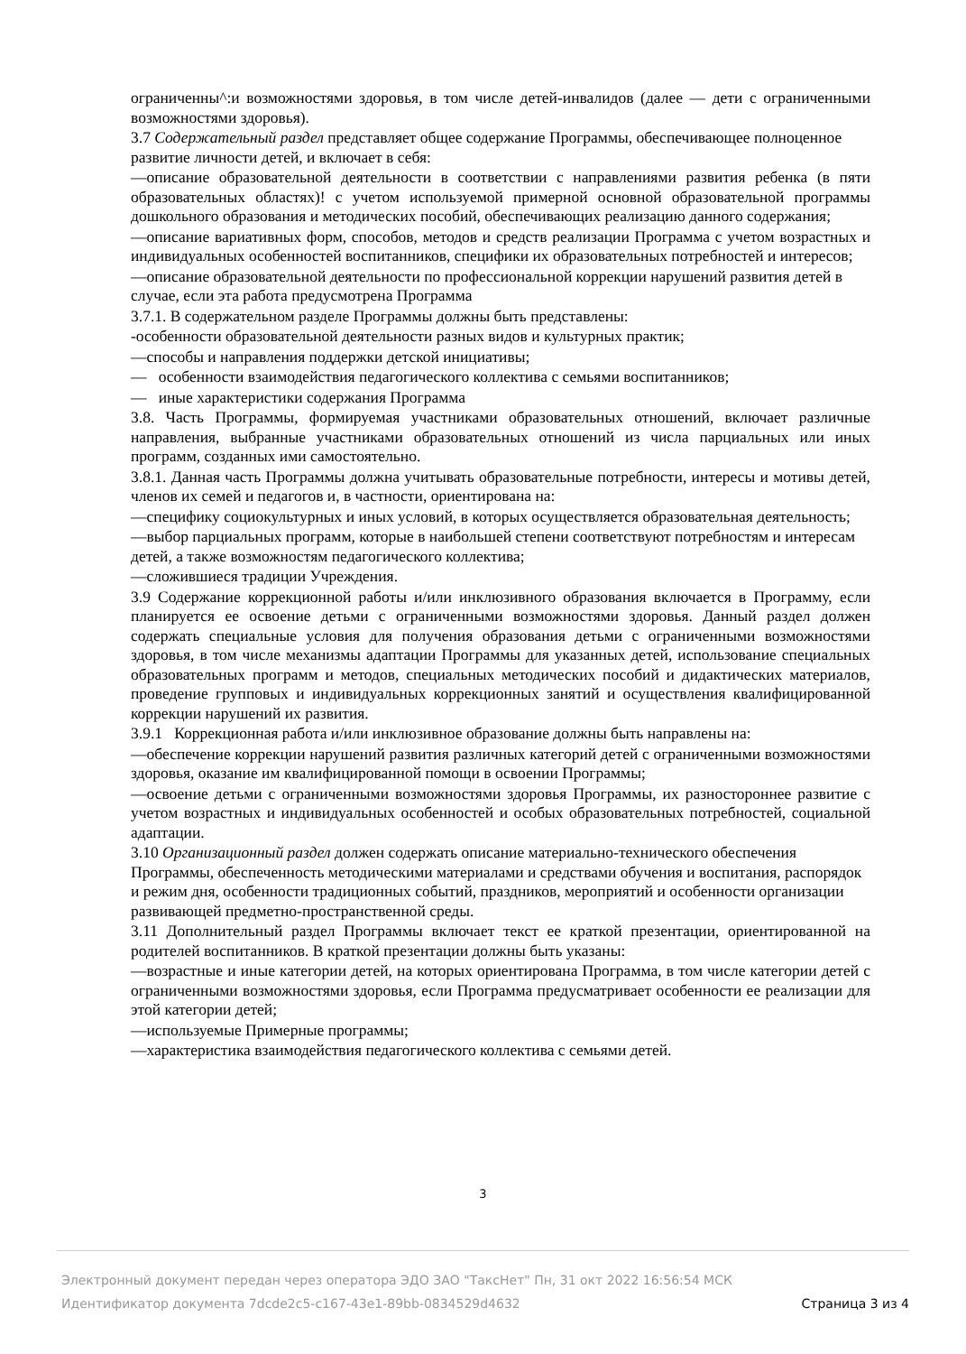ограниченны^:и возможностями здоровья, в том числе детей-инвалидов (далее — дети с ограниченными возможностями здоровья).
3.7 Содержательный раздел представляет общее содержание Программы, обеспечивающее полноценное развитие личности детей, и включает в себя:
—описание образовательной деятельности в соответствии с направлениями развития ребенка (в пяти образовательных областях)! с учетом используемой примерной основной образовательной программы дошкольного образования и методических пособий, обеспечивающих реализацию данного содержания;
—описание вариативных форм, способов, методов и средств реализации Программа с учетом возрастных и индивидуальных особенностей воспитанников, специфики их образовательных потребностей и интересов;
—описание образовательной деятельности по профессиональной коррекции нарушений развития детей в случае, если эта работа предусмотрена Программа
3.7.1. В содержательном разделе Программы должны быть представлены:
-особенности образовательной деятельности разных видов и культурных практик;
—способы и направления поддержки детской инициативы;
— особенности взаимодействия педагогического коллектива с семьями воспитанников;
— иные характеристики содержания Программа
3.8. Часть Программы, формируемая участниками образовательных отношений, включает различные направления, выбранные участниками образовательных отношений из числа парциальных или иных программ, созданных ими самостоятельно.
3.8.1. Данная часть Программы должна учитывать образовательные потребности, интересы и мотивы детей, членов их семей и педагогов и, в частности, ориентирована на:
—специфику социокультурных и иных условий, в которых осуществляется образовательная деятельность;
—выбор парциальных программ, которые в наибольшей степени соответствуют потребностям и интересам детей, а также возможностям педагогического коллектива;
—сложившиеся традиции Учреждения.
3.9 Содержание коррекционной работы и/или инклюзивного образования включается в Программу, если планируется ее освоение детьми с ограниченными возможностями здоровья. Данный раздел должен содержать специальные условия для получения образования детьми с ограниченными возможностями здоровья, в том числе механизмы адаптации Программы для указанных детей, использование специальных образовательных программ и методов, специальных методических пособий и дидактических материалов, проведение групповых и индивидуальных коррекционных занятий и осуществления квалифицированной коррекции нарушений их развития.
3.9.1 Коррекционная работа и/или инклюзивное образование должны быть направлены на:
—обеспечение коррекции нарушений развития различных категорий детей с ограниченными возможностями здоровья, оказание им квалифицированной помощи в освоении Программы;
—освоение детьми с ограниченными возможностями здоровья Программы, их разностороннее развитие с учетом возрастных и индивидуальных особенностей и особых образовательных потребностей, социальной адаптации.
3.10 Организационный раздел должен содержать описание материально-технического обеспечения Программы, обеспеченность методическими материалами и средствами обучения и воспитания, распорядок и режим дня, особенности традиционных событий, праздников, мероприятий и особенности организации развивающей предметно-пространственной среды.
3.11 Дополнительный раздел Программы включает текст ее краткой презентации, ориентированной на родителей воспитанников. В краткой презентации должны быть указаны:
—возрастные и иные категории детей, на которых ориентирована Программа, в том числе категории детей с ограниченными возможностями здоровья, если Программа предусматривает особенности ее реализации для этой категории детей;
—используемые Примерные программы;
—характеристика взаимодействия педагогического коллектива с семьями детей.
3
Электронный документ передан через оператора ЭДО ЗАО "ТаксНет" Пн, 31 окт 2022 16:56:54 МСК
Страница 3 из 4 Идентификатор документа 7dcde2c5-c167-43e1-89bb-0834529d4632